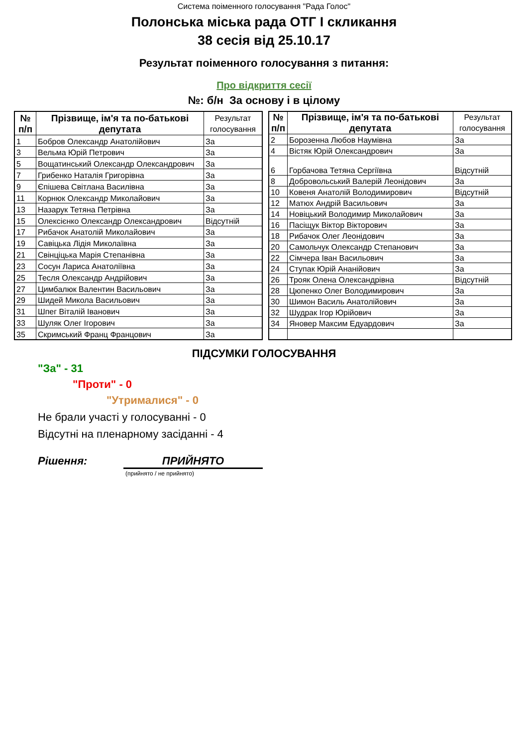Система поіменного голосування "Рада Голос"
Полонська міська рада ОТГ І скликання
38 сесія від 25.10.17
Результат поіменного голосування з питання:
Про відкриття сесії
№: б/н За основу і в цілому
| № п/п | Прізвище, ім'я та по-батькові депутата | Результат голосування |
| --- | --- | --- |
| 1 | Бобров Олександр Анатолійович | За |
| 3 | Вельма Юрій Петрович | За |
| 5 | Вощатинський Олександр Олександрович | За |
| 7 | Грибенко Наталія Григорівна | За |
| 9 | Єпішева Світлана Василівна | За |
| 11 | Корнюк Олександр Миколайович | За |
| 13 | Назарук Тетяна Петрівна | За |
| 15 | Олексієнко Олександр Олександрович | Відсутній |
| 17 | Рибачок Анатолій Миколайович | За |
| 19 | Савіцька Лідія Миколаївна | За |
| 21 | Свінціцька Марія Степанівна | За |
| 23 | Сосун Лариса Анатоліївна | За |
| 25 | Тесля Олександр Андрійович | За |
| 27 | Цимбалюк Валентин Васильович | За |
| 29 | Шидей Микола Васильович | За |
| 31 | Шпег Віталій Іванович | За |
| 33 | Шуляк Олег Ігорович | За |
| 35 | Скримський Франц Францович | За |
| № п/п | Прізвище, ім'я та по-батькові депутата | Результат голосування |
| --- | --- | --- |
| 2 | Борозенна Любов Наумівна | За |
| 4 | Вістяк Юрій Олександрович | За |
| 6 | Горбачова Тетяна Сергіївна | Відсутній |
| 8 | Добровольський Валерій Леонідович | За |
| 10 | Ковеня Анатолій Володимирович | Відсутній |
| 12 | Матюх Андрій Васильович | За |
| 14 | Новіцький Володимир Миколайович | За |
| 16 | Пасіщук Віктор Вікторович | За |
| 18 | Рибачок Олег Леонідович | За |
| 20 | Самольчук Олександр Степанович | За |
| 22 | Сімчера Іван Васильович | За |
| 24 | Ступак Юрій Ананійович | За |
| 26 | Трояк Олена Олександрівна | Відсутній |
| 28 | Цюпенко Олег Володимирович | За |
| 30 | Шимон Василь Анатолійович | За |
| 32 | Шудрак Ігор Юрійович | За |
| 34 | Яновер Максим Едуардович | За |
ПІДСУМКИ ГОЛОСУВАННЯ
"За" - 31
"Проти" - 0
"Утрималися" - 0
Не брали участі у голосуванні - 0
Відсутні на пленарному засіданні - 4
Рішення: ПРИЙНЯТО
(прийнято / не прийнято)